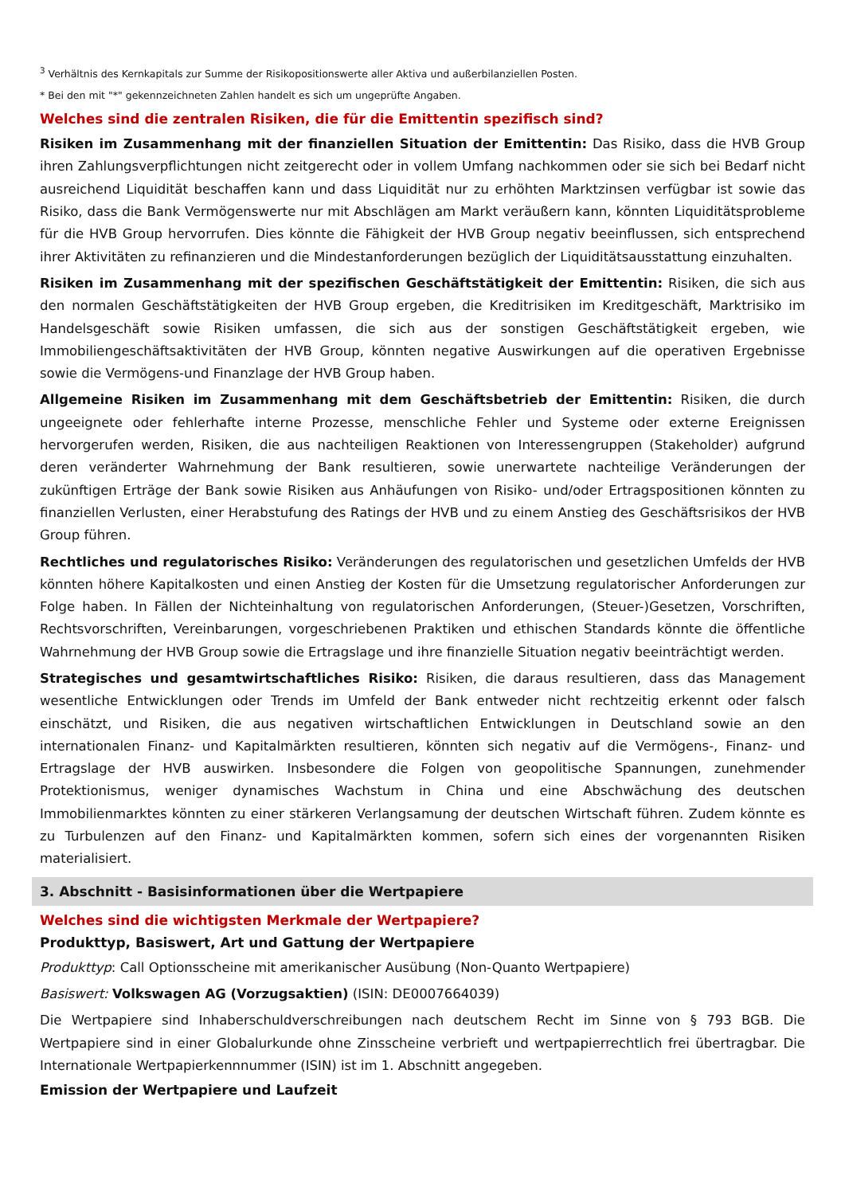<sup>3</sup> Verhältnis des Kernkapitals zur Summe der Risikopositionswerte aller Aktiva und außerbilanziellen Posten.
* Bei den mit "*" gekennzeichneten Zahlen handelt es sich um ungeprüfte Angaben.
Welches sind die zentralen Risiken, die für die Emittentin spezifisch sind?
Risiken im Zusammenhang mit der finanziellen Situation der Emittentin: Das Risiko, dass die HVB Group ihren Zahlungsverpflichtungen nicht zeitgerecht oder in vollem Umfang nachkommen oder sie sich bei Bedarf nicht ausreichend Liquidität beschaffen kann und dass Liquidität nur zu erhöhten Marktzinsen verfügbar ist sowie das Risiko, dass die Bank Vermögenswerte nur mit Abschlägen am Markt veräußern kann, könnten Liquiditätsprobleme für die HVB Group hervorrufen. Dies könnte die Fähigkeit der HVB Group negativ beeinflussen, sich entsprechend ihrer Aktivitäten zu refinanzieren und die Mindestanforderungen bezüglich der Liquiditätsausstattung einzuhalten.
Risiken im Zusammenhang mit der spezifischen Geschäftstätigkeit der Emittentin: Risiken, die sich aus den normalen Geschäftstätigkeiten der HVB Group ergeben, die Kreditrisiken im Kreditgeschäft, Marktrisiko im Handelsgeschäft sowie Risiken umfassen, die sich aus der sonstigen Geschäftstätigkeit ergeben, wie Immobiliengeschäftsaktivitäten der HVB Group, könnten negative Auswirkungen auf die operativen Ergebnisse sowie die Vermögens-und Finanzlage der HVB Group haben.
Allgemeine Risiken im Zusammenhang mit dem Geschäftsbetrieb der Emittentin: Risiken, die durch ungeeignete oder fehlerhafte interne Prozesse, menschliche Fehler und Systeme oder externe Ereignissen hervorgerufen werden, Risiken, die aus nachteiligen Reaktionen von Interessengruppen (Stakeholder) aufgrund deren veränderter Wahrnehmung der Bank resultieren, sowie unerwartete nachteilige Veränderungen der zukünftigen Erträge der Bank sowie Risiken aus Anhäufungen von Risiko- und/oder Ertragspositionen könnten zu finanziellen Verlusten, einer Herabstufung des Ratings der HVB und zu einem Anstieg des Geschäftsrisikos der HVB Group führen.
Rechtliches und regulatorisches Risiko: Veränderungen des regulatorischen und gesetzlichen Umfelds der HVB könnten höhere Kapitalkosten und einen Anstieg der Kosten für die Umsetzung regulatorischer Anforderungen zur Folge haben. In Fällen der Nichteinhaltung von regulatorischen Anforderungen, (Steuer-)Gesetzen, Vorschriften, Rechtsvorschriften, Vereinbarungen, vorgeschriebenen Praktiken und ethischen Standards könnte die öffentliche Wahrnehmung der HVB Group sowie die Ertragslage und ihre finanzielle Situation negativ beeinträchtigt werden.
Strategisches und gesamtwirtschaftliches Risiko: Risiken, die daraus resultieren, dass das Management wesentliche Entwicklungen oder Trends im Umfeld der Bank entweder nicht rechtzeitig erkennt oder falsch einschätzt, und Risiken, die aus negativen wirtschaftlichen Entwicklungen in Deutschland sowie an den internationalen Finanz- und Kapitalmärkten resultieren, könnten sich negativ auf die Vermögens-, Finanz- und Ertragslage der HVB auswirken. Insbesondere die Folgen von geopolitische Spannungen, zunehmender Protektionismus, weniger dynamisches Wachstum in China und eine Abschwächung des deutschen Immobilienmarktes könnten zu einer stärkeren Verlangsamung der deutschen Wirtschaft führen. Zudem könnte es zu Turbulenzen auf den Finanz- und Kapitalmärkten kommen, sofern sich eines der vorgenannten Risiken materialisiert.
3. Abschnitt - Basisinformationen über die Wertpapiere
Welches sind die wichtigsten Merkmale der Wertpapiere?
Produkttyp, Basiswert, Art und Gattung der Wertpapiere
Produkttyp: Call Optionsscheine mit amerikanischer Ausübung (Non-Quanto Wertpapiere)
Basiswert: Volkswagen AG (Vorzugsaktien) (ISIN: DE0007664039)
Die Wertpapiere sind Inhaberschuldverschreibungen nach deutschem Recht im Sinne von § 793 BGB. Die Wertpapiere sind in einer Globalurkunde ohne Zinsscheine verbrieft und wertpapierrechtlich frei übertragbar. Die Internationale Wertpapierkennnummer (ISIN) ist im 1. Abschnitt angegeben.
Emission der Wertpapiere und Laufzeit